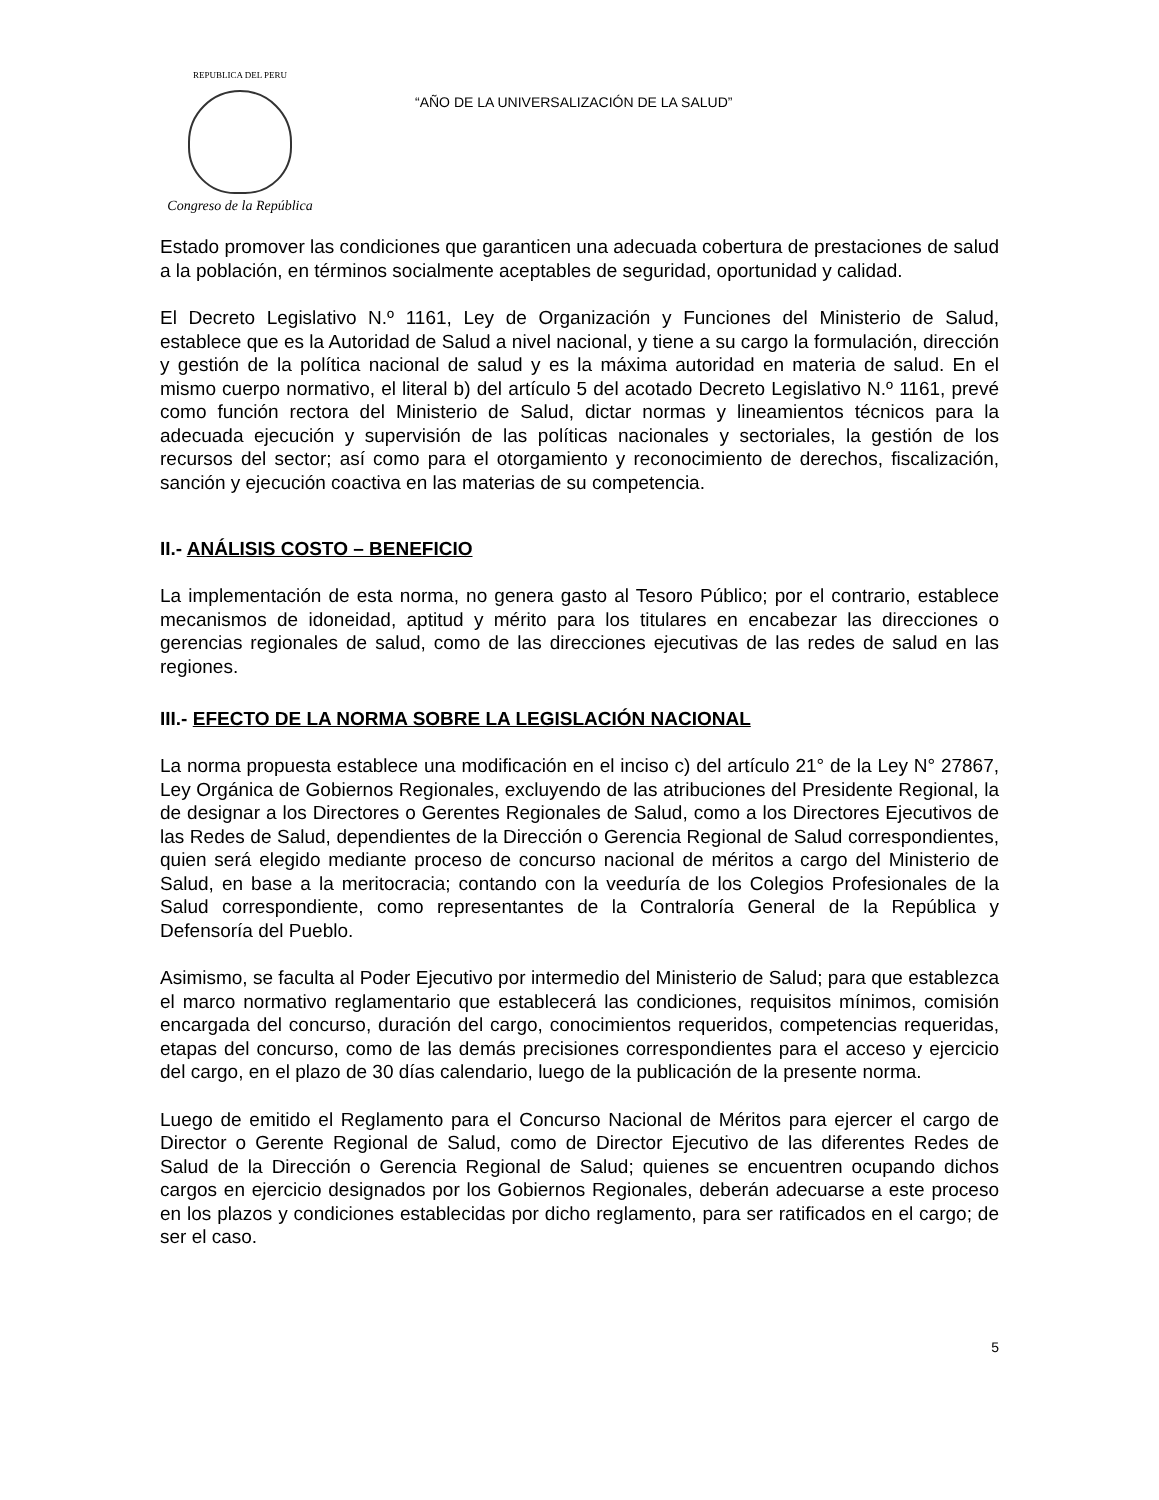REPUBLICA DEL PERU
Congreso de la República
“AÑO DE LA UNIVERSALIZACIÓN DE LA SALUD”
Estado promover las condiciones que garanticen una adecuada cobertura de prestaciones de salud a la población, en términos socialmente aceptables de seguridad, oportunidad y calidad.
El Decreto Legislativo N.º 1161, Ley de Organización y Funciones del Ministerio de Salud, establece que es la Autoridad de Salud a nivel nacional, y tiene a su cargo la formulación, dirección y gestión de la política nacional de salud y es la máxima autoridad en materia de salud. En el mismo cuerpo normativo, el literal b) del artículo 5 del acotado Decreto Legislativo N.º 1161, prevé como función rectora del Ministerio de Salud, dictar normas y lineamientos técnicos para la adecuada ejecución y supervisión de las políticas nacionales y sectoriales, la gestión de los recursos del sector; así como para el otorgamiento y reconocimiento de derechos, fiscalización, sanción y ejecución coactiva en las materias de su competencia.
II.- ANÁLISIS COSTO – BENEFICIO
La implementación de esta norma, no genera gasto al Tesoro Público; por el contrario, establece mecanismos de idoneidad, aptitud y mérito para los titulares en encabezar las direcciones o gerencias regionales de salud, como de las direcciones ejecutivas de las redes de salud en las regiones.
III.- EFECTO DE LA NORMA SOBRE LA LEGISLACIÓN NACIONAL
La norma propuesta establece una modificación en el inciso c) del artículo 21° de la Ley N° 27867, Ley Orgánica de Gobiernos Regionales, excluyendo de las atribuciones del Presidente Regional, la de designar a los Directores o Gerentes Regionales de Salud, como a los Directores Ejecutivos de las Redes de Salud, dependientes de la Dirección o Gerencia Regional de Salud correspondientes, quien será elegido mediante proceso de concurso nacional de méritos a cargo del Ministerio de Salud, en base a la meritocracia; contando con la veeduría de los Colegios Profesionales de la Salud correspondiente, como representantes de la Contraloría General de la República y Defensoría del Pueblo.
Asimismo, se faculta al Poder Ejecutivo por intermedio del Ministerio de Salud; para que establezca el marco normativo reglamentario que establecerá las condiciones, requisitos mínimos, comisión encargada del concurso, duración del cargo, conocimientos requeridos, competencias requeridas, etapas del concurso, como de las demás precisiones correspondientes para el acceso y ejercicio del cargo, en el plazo de 30 días calendario, luego de la publicación de la presente norma.
Luego de emitido el Reglamento para el Concurso Nacional de Méritos para ejercer el cargo de Director o Gerente Regional de Salud, como de Director Ejecutivo de las diferentes Redes de Salud de la Dirección o Gerencia Regional de Salud; quienes se encuentren ocupando dichos cargos en ejercicio designados por los Gobiernos Regionales, deberán adecuarse a este proceso en los plazos y condiciones establecidas por dicho reglamento, para ser ratificados en el cargo; de ser el caso.
5